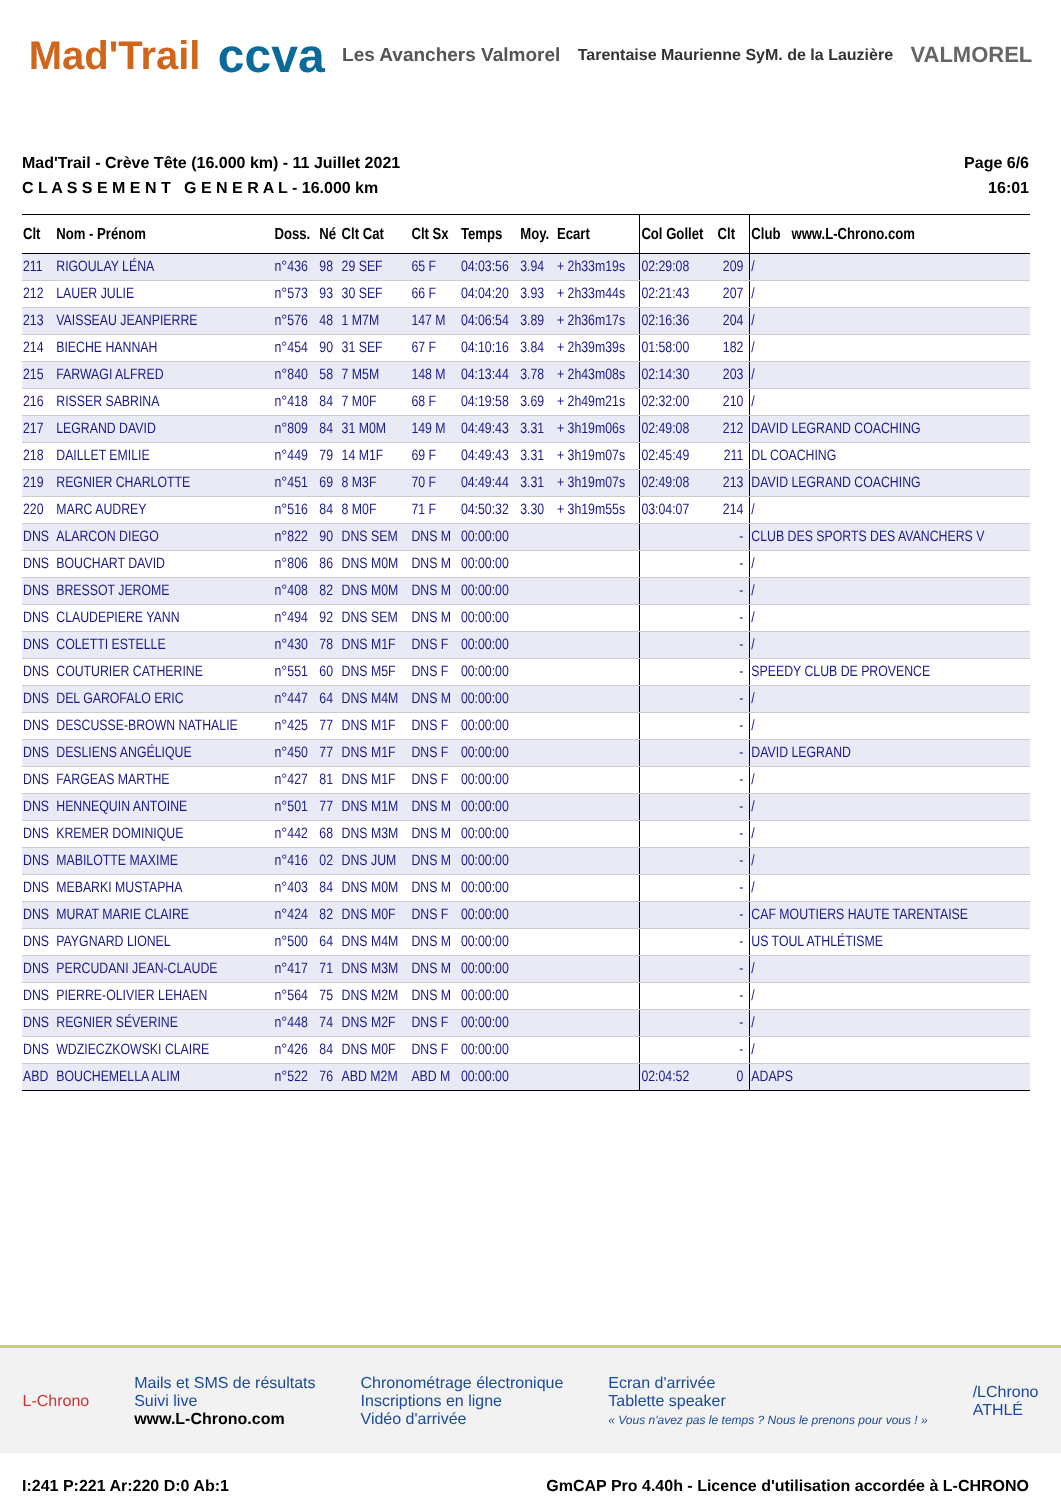Mad'Trail ccva Les Avanchers Valmorel Tarentaise Maurienne SyM. de la Lauzière VALMOREL
Mad'Trail - Crève Tête (16.000 km) - 11 Juillet 2021
C L A S S E M E N T G E N E R A L - 16.000 km
Page 6/6
16:01
| Clt | Nom - Prénom | Doss. | Né | Clt Cat | Clt Sx | Temps | Moy. | Ecart | Col Gollet | Clt | Club www.L-Chrono.com |
| --- | --- | --- | --- | --- | --- | --- | --- | --- | --- | --- | --- |
| 211 | RIGOULAY LÉNA | n°436 | 98 | 29 SEF | 65 F | 04:03:56 | 3.94 | + 2h33m19s | 02:29:08 | 209 | / |
| 212 | LAUER JULIE | n°573 | 93 | 30 SEF | 66 F | 04:04:20 | 3.93 | + 2h33m44s | 02:21:43 | 207 | / |
| 213 | VAISSEAU JEANPIERRE | n°576 | 48 | 1 M7M | 147 M | 04:06:54 | 3.89 | + 2h36m17s | 02:16:36 | 204 | / |
| 214 | BIECHE HANNAH | n°454 | 90 | 31 SEF | 67 F | 04:10:16 | 3.84 | + 2h39m39s | 01:58:00 | 182 | / |
| 215 | FARWAGI ALFRED | n°840 | 58 | 7 M5M | 148 M | 04:13:44 | 3.78 | + 2h43m08s | 02:14:30 | 203 | / |
| 216 | RISSER SABRINA | n°418 | 84 | 7 M0F | 68 F | 04:19:58 | 3.69 | + 2h49m21s | 02:32:00 | 210 | / |
| 217 | LEGRAND DAVID | n°809 | 84 | 31 M0M | 149 M | 04:49:43 | 3.31 | + 3h19m06s | 02:49:08 | 212 | DAVID LEGRAND COACHING |
| 218 | DAILLET EMILIE | n°449 | 79 | 14 M1F | 69 F | 04:49:43 | 3.31 | + 3h19m07s | 02:45:49 | 211 | DL COACHING |
| 219 | REGNIER CHARLOTTE | n°451 | 69 | 8 M3F | 70 F | 04:49:44 | 3.31 | + 3h19m07s | 02:49:08 | 213 | DAVID LEGRAND COACHING |
| 220 | MARC AUDREY | n°516 | 84 | 8 M0F | 71 F | 04:50:32 | 3.30 | + 3h19m55s | 03:04:07 | 214 | / |
| DNS | ALARCON DIEGO | n°822 | 90 | DNS SEM | DNS M | 00:00:00 | | | | - | CLUB DES SPORTS DES AVANCHERS V |
| DNS | BOUCHART DAVID | n°806 | 86 | DNS M0M | DNS M | 00:00:00 | | | | - | / |
| DNS | BRESSOT JEROME | n°408 | 82 | DNS M0M | DNS M | 00:00:00 | | | | - | / |
| DNS | CLAUDEPIERE YANN | n°494 | 92 | DNS SEM | DNS M | 00:00:00 | | | | - | / |
| DNS | COLETTI ESTELLE | n°430 | 78 | DNS M1F | DNS F | 00:00:00 | | | | - | / |
| DNS | COUTURIER CATHERINE | n°551 | 60 | DNS M5F | DNS F | 00:00:00 | | | | - | SPEEDY CLUB DE PROVENCE |
| DNS | DEL GAROFALO ERIC | n°447 | 64 | DNS M4M | DNS M | 00:00:00 | | | | - | / |
| DNS | DESCUSSE-BROWN NATHALIE | n°425 | 77 | DNS M1F | DNS F | 00:00:00 | | | | - | / |
| DNS | DESLIENS ANGÉLIQUE | n°450 | 77 | DNS M1F | DNS F | 00:00:00 | | | | - | DAVID LEGRAND |
| DNS | FARGEAS MARTHE | n°427 | 81 | DNS M1F | DNS F | 00:00:00 | | | | - | / |
| DNS | HENNEQUIN ANTOINE | n°501 | 77 | DNS M1M | DNS M | 00:00:00 | | | | - | / |
| DNS | KREMER DOMINIQUE | n°442 | 68 | DNS M3M | DNS M | 00:00:00 | | | | - | / |
| DNS | MABILOTTE MAXIME | n°416 | 02 | DNS JUM | DNS M | 00:00:00 | | | | - | / |
| DNS | MEBARKI MUSTAPHA | n°403 | 84 | DNS M0M | DNS M | 00:00:00 | | | | - | / |
| DNS | MURAT MARIE CLAIRE | n°424 | 82 | DNS M0F | DNS F | 00:00:00 | | | | - | CAF MOUTIERS HAUTE TARENTAISE |
| DNS | PAYGNARD LIONEL | n°500 | 64 | DNS M4M | DNS M | 00:00:00 | | | | - | US TOUL ATHLÉTISME |
| DNS | PERCUDANI JEAN-CLAUDE | n°417 | 71 | DNS M3M | DNS M | 00:00:00 | | | | - | / |
| DNS | PIERRE-OLIVIER LEHAEN | n°564 | 75 | DNS M2M | DNS M | 00:00:00 | | | | - | / |
| DNS | REGNIER SÉVERINE | n°448 | 74 | DNS M2F | DNS F | 00:00:00 | | | | - | / |
| DNS | WDZIECZKOWSKI CLAIRE | n°426 | 84 | DNS M0F | DNS F | 00:00:00 | | | | - | / |
| ABD | BOUCHEMELLA ALIM | n°522 | 76 | ABD M2M | ABD M | 00:00:00 | | | 02:04:52 | 0 | ADAPS |
L-Chrono
Mails et SMS de résultats
Suivi live
www.L-Chrono.com
Chronométrage électronique
Inscriptions en ligne
Vidéo d'arrivée
Ecran d'arrivée
Tablette speaker
« Vous n'avez pas le temps ? Nous le prenons pour vous ! »
/LChrono
ATHLÉ
I:241 P:221 Ar:220 D:0 Ab:1 GmCAP Pro 4.40h - Licence d'utilisation accordée à L-CHRONO